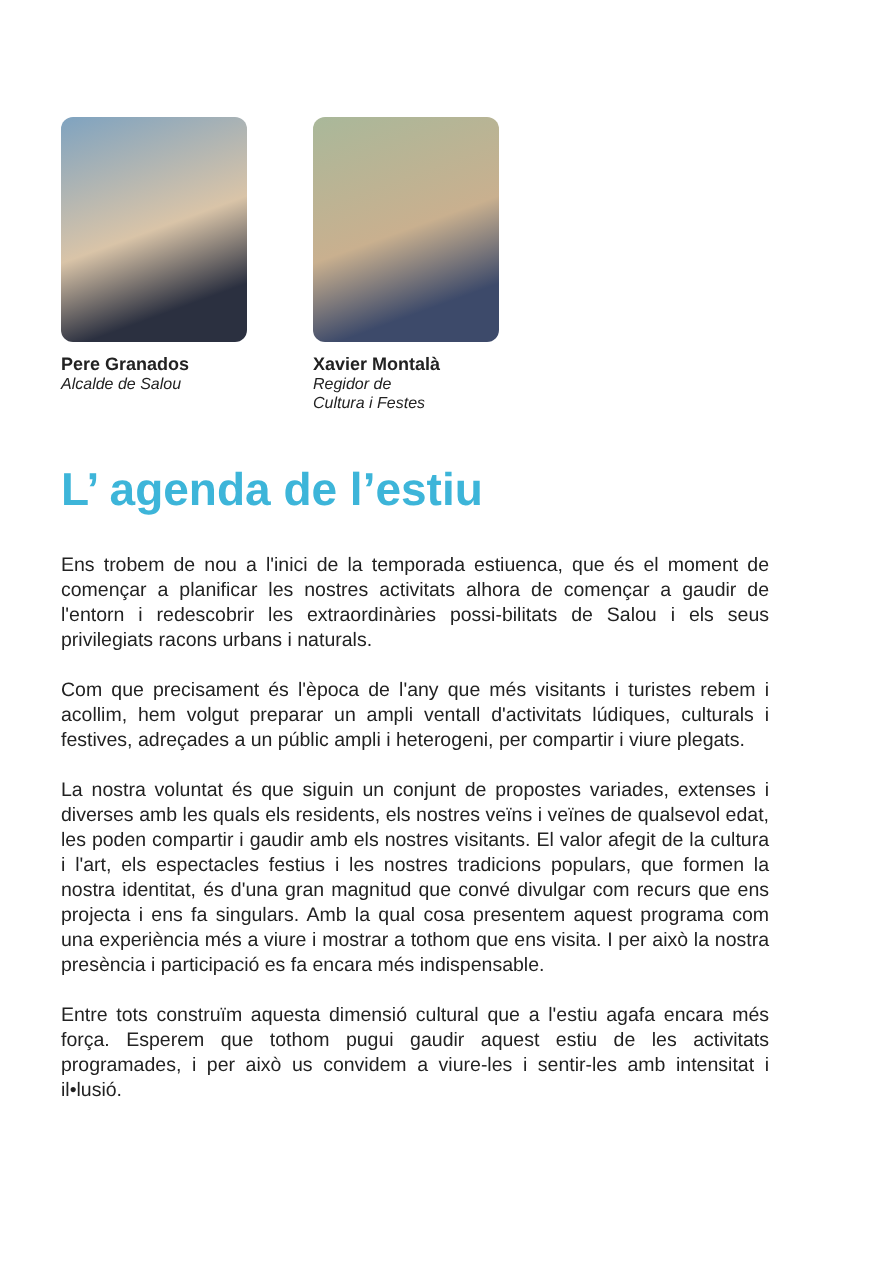Pere Granados
Alcalde de Salou
Xavier Montalà
Regidor de
Cultura i Festes
L’ agenda de l’estiu
Ens trobem de nou a l'inici de la temporada estiuenca, que és el moment de començar a planificar les nostres activitats alhora de començar a gaudir de l'entorn i redescobrir les extraordinàries possi-bilitats de Salou i els seus privilegiats racons urbans i naturals.
Com que precisament és l'època de l'any que més visitants i turistes rebem i acollim, hem volgut preparar un ampli ventall d'activitats lúdiques, culturals i festives, adreçades a un públic ampli i heterogeni, per compartir i viure plegats.
La nostra voluntat és que siguin un conjunt de propostes variades, extenses i diverses amb les quals els residents, els nostres veïns i veïnes de qualsevol edat, les poden compartir i gaudir amb els nostres visitants. El valor afegit de la cultura i l'art, els espectacles festius i les nostres tradicions populars, que formen la nostra identitat, és d'una gran magnitud que convé divulgar com recurs que ens projecta i ens fa singulars. Amb la qual cosa presentem aquest programa com una experiència més a viure i mostrar a tothom que ens visita. I per això la nostra presència i participació es fa encara més indispensable.
Entre tots construïm aquesta dimensió cultural que a l'estiu agafa encara més força. Esperem que tothom pugui gaudir aquest estiu de les activitats programades, i per això us convidem a viure-les i sentir-les amb intensitat i il•lusió.